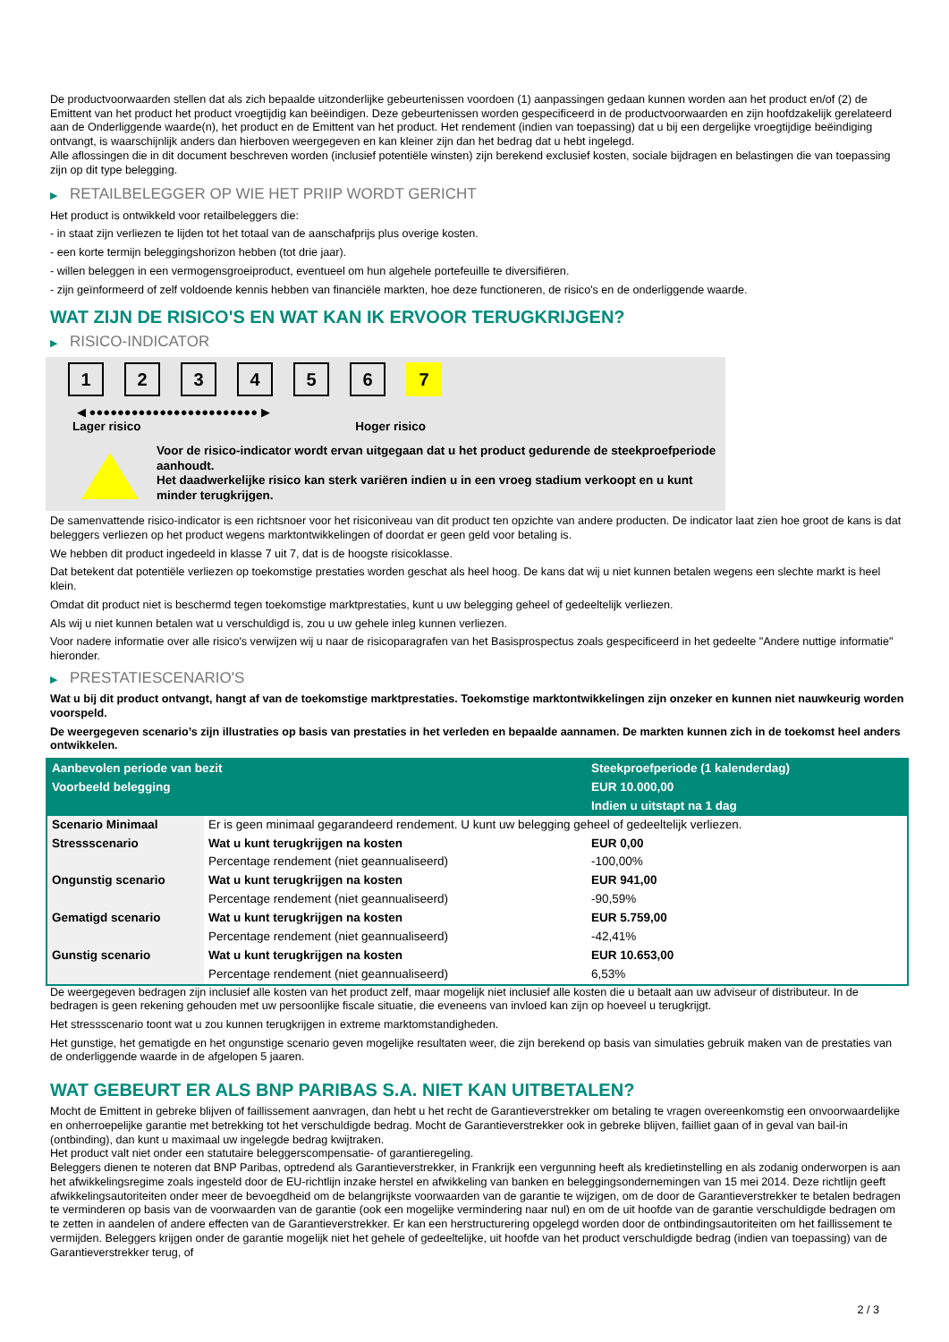De productvoorwaarden stellen dat als zich bepaalde uitzonderlijke gebeurtenissen voordoen (1) aanpassingen gedaan kunnen worden aan het product en/of (2) de Emittent van het product het product vroegtijdig kan beëindigen. Deze gebeurtenissen worden gespecificeerd in de productvoorwaarden en zijn hoofdzakelijk gerelateerd aan de Onderliggende waarde(n), het product en de Emittent van het product. Het rendement (indien van toepassing) dat u bij een dergelijke vroegtijdige beëindiging ontvangt, is waarschijnlijk anders dan hierboven weergegeven en kan kleiner zijn dan het bedrag dat u hebt ingelegd.
Alle aflossingen die in dit document beschreven worden (inclusief potentiële winsten) zijn berekend exclusief kosten, sociale bijdragen en belastingen die van toepassing zijn op dit type belegging.
▶ RETAILBELEGGER OP WIE HET PRIIP WORDT GERICHT
Het product is ontwikkeld voor retailbeleggers die:
- in staat zijn verliezen te lijden tot het totaal van de aanschafprijs plus overige kosten.
- een korte termijn beleggingshorizon hebben (tot drie jaar).
- willen beleggen in een vermogensgroeiproduct, eventueel om hun algehele portefeuille te diversifiëren.
- zijn geïnformeerd of zelf voldoende kennis hebben van financiële markten, hoe deze functioneren, de risico's en de onderliggende waarde.
WAT ZIJN DE RISICO'S EN WAT KAN IK ERVOOR TERUGKRIJGEN?
▶ RISICO-INDICATOR
1 2 3 4 5 6 7
◀ ●●●●●●●●●●●●●●●●●●●●●●●● ▶
Lager risico Hoger risico
Voor de risico-indicator wordt ervan uitgegaan dat u het product gedurende de steekproefperiode aanhoudt.
Het daadwerkelijke risico kan sterk variëren indien u in een vroeg stadium verkoopt en u kunt minder terugkrijgen.
De samenvattende risico-indicator is een richtsnoer voor het risiconiveau van dit product ten opzichte van andere producten. De indicator laat zien hoe groot de kans is dat beleggers verliezen op het product wegens marktontwikkelingen of doordat er geen geld voor betaling is.
We hebben dit product ingedeeld in klasse 7 uit 7, dat is de hoogste risicoklasse.
Dat betekent dat potentiële verliezen op toekomstige prestaties worden geschat als heel hoog. De kans dat wij u niet kunnen betalen wegens een slechte markt is heel klein.
Omdat dit product niet is beschermd tegen toekomstige marktprestaties, kunt u uw belegging geheel of gedeeltelijk verliezen.
Als wij u niet kunnen betalen wat u verschuldigd is, zou u uw gehele inleg kunnen verliezen.
Voor nadere informatie over alle risico's verwijzen wij u naar de risicoparagrafen van het Basisprospectus zoals gespecificeerd in het gedeelte "Andere nuttige informatie" hieronder.
▶ PRESTATIESCENARIO'S
Wat u bij dit product ontvangt, hangt af van de toekomstige marktprestaties. Toekomstige marktontwikkelingen zijn onzeker en kunnen niet nauwkeurig worden voorspeld.
De weergegeven scenario’s zijn illustraties op basis van prestaties in het verleden en bepaalde aannamen. De markten kunnen zich in de toekomst heel anders ontwikkelen.
| Aanbevolen periode van bezit | | Steekproefperiode (1 kalenderdag) |
| Voorbeeld belegging | | EUR 10.000,00 |
| | | Indien u uitstapt na 1 dag |
| Scenario Minimaal | Er is geen minimaal gegarandeerd rendement. U kunt uw belegging geheel of gedeeltelijk verliezen. | |
| Stressscenario | Wat u kunt terugkrijgen na kosten | EUR 0,00 |
| | Percentage rendement (niet geannualiseerd) | -100,00% |
| Ongunstig scenario | Wat u kunt terugkrijgen na kosten | EUR 941,00 |
| | Percentage rendement (niet geannualiseerd) | -90,59% |
| Gematigd scenario | Wat u kunt terugkrijgen na kosten | EUR 5.759,00 |
| | Percentage rendement (niet geannualiseerd) | -42,41% |
| Gunstig scenario | Wat u kunt terugkrijgen na kosten | EUR 10.653,00 |
| | Percentage rendement (niet geannualiseerd) | 6,53% |
De weergegeven bedragen zijn inclusief alle kosten van het product zelf, maar mogelijk niet inclusief alle kosten die u betaalt aan uw adviseur of distributeur. In de bedragen is geen rekening gehouden met uw persoonlijke fiscale situatie, die eveneens van invloed kan zijn op hoeveel u terugkrijgt.
Het stressscenario toont wat u zou kunnen terugkrijgen in extreme marktomstandigheden.
Het gunstige, het gematigde en het ongunstige scenario geven mogelijke resultaten weer, die zijn berekend op basis van simulaties gebruik maken van de prestaties van de onderliggende waarde in de afgelopen 5 jaaren.
WAT GEBEURT ER ALS BNP PARIBAS S.A. NIET KAN UITBETALEN?
Mocht de Emittent in gebreke blijven of faillissement aanvragen, dan hebt u het recht de Garantieverstrekker om betaling te vragen overeenkomstig een onvoorwaardelijke en onherroepelijke garantie met betrekking tot het verschuldigde bedrag. Mocht de Garantieverstrekker ook in gebreke blijven, failliet gaan of in geval van bail-in (ontbinding), dan kunt u maximaal uw ingelegde bedrag kwijtraken.
Het product valt niet onder een statutaire beleggerscompensatie- of garantieregeling.
Beleggers dienen te noteren dat BNP Paribas, optredend als Garantieverstrekker, in Frankrijk een vergunning heeft als kredietinstelling en als zodanig onderworpen is aan het afwikkelingsregime zoals ingesteld door de EU-richtlijn inzake herstel en afwikkeling van banken en beleggingsondernemingen van 15 mei 2014. Deze richtlijn geeft afwikkelingsautoriteiten onder meer de bevoegdheid om de belangrijkste voorwaarden van de garantie te wijzigen, om de door de Garantieverstrekker te betalen bedragen te verminderen op basis van de voorwaarden van de garantie (ook een mogelijke vermindering naar nul) en om de uit hoofde van de garantie verschuldigde bedragen om te zetten in aandelen of andere effecten van de Garantieverstrekker. Er kan een herstructurering opgelegd worden door de ontbindingsautoriteiten om het faillissement te vermijden. Beleggers krijgen onder de garantie mogelijk niet het gehele of gedeeltelijke, uit hoofde van het product verschuldigde bedrag (indien van toepassing) van de Garantieverstrekker terug, of
2 / 3